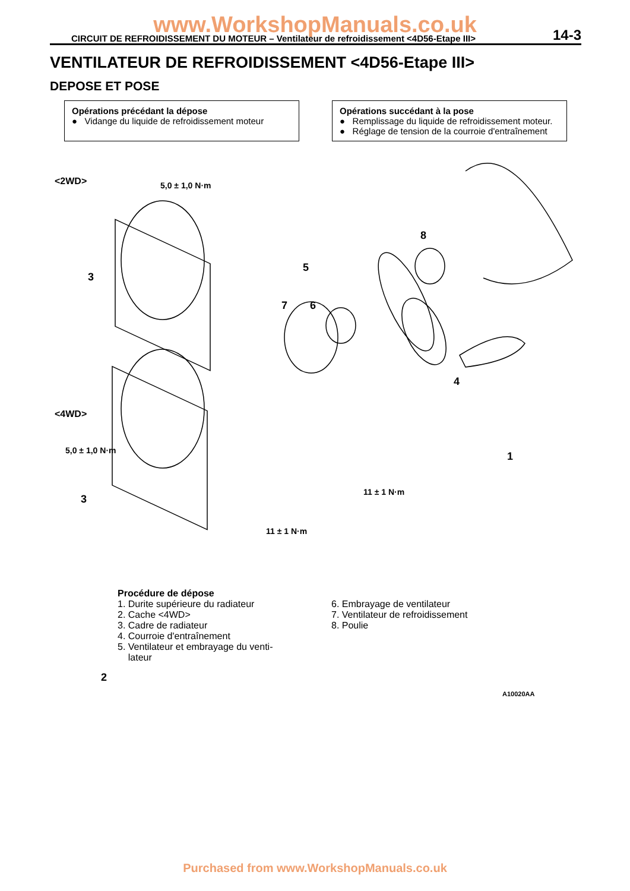www.WorkshopManuals.co.uk CIRCUIT DE REFROIDISSEMENT DU MOTEUR – Ventilateur de refroidissement <4D56-Etape III> 14-3
VENTILATEUR DE REFROIDISSEMENT <4D56-Etape III>
DEPOSE ET POSE
Opérations précédant la dépose
● Vidange du liquide de refroidissement moteur
Opérations succédant à la pose
● Remplissage du liquide de refroidissement moteur.
● Réglage de tension de la courroie d'entraînement
<2WD> 5,0 ± 1,0 N·m
3
8
5
7 6
4
<4WD>
5,0 ± 1,0 N·m 1
3
11 ± 1 N·m
11 ± 1 N·m
2
A10020AA
Procédure de dépose
1. Durite supérieure du radiateur
2. Cache <4WD>
3. Cadre de radiateur
4. Courroie d'entraînement
5. Ventilateur et embrayage du venti-
lateur
6. Embrayage de ventilateur
7. Ventilateur de refroidissement
8. Poulie
Purchased from www.WorkshopManuals.co.uk